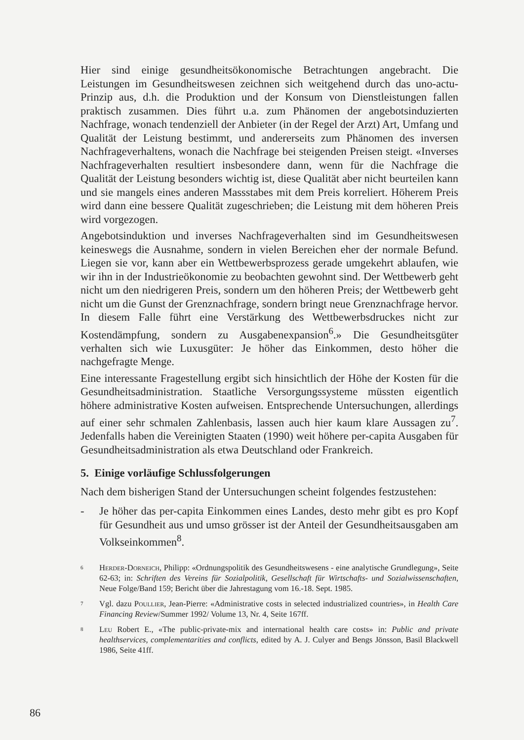Hier sind einige gesundheitsökonomische Betrachtungen angebracht. Die Leistungen im Gesundheitswesen zeichnen sich weitgehend durch das uno-actu-Prinzip aus, d.h. die Produktion und der Konsum von Dienstleistungen fallen praktisch zusammen. Dies führt u.a. zum Phänomen der angebotsinduzierten Nachfrage, wonach tendenziell der Anbieter (in der Regel der Arzt) Art, Umfang und Qualität der Leistung bestimmt, und andererseits zum Phänomen des inversen Nachfrageverhaltens, wonach die Nachfrage bei steigenden Preisen steigt. «Inverses Nachfrageverhalten resultiert insbesondere dann, wenn für die Nachfrage die Qualität der Leistung besonders wichtig ist, diese Qualität aber nicht beurteilen kann und sie mangels eines anderen Massstabes mit dem Preis korreliert. Höherem Preis wird dann eine bessere Qualität zugeschrieben; die Leistung mit dem höheren Preis wird vorgezogen.
Angebotsinduktion und inverses Nachfrageverhalten sind im Gesundheitswesen keineswegs die Ausnahme, sondern in vielen Bereichen eher der normale Befund. Liegen sie vor, kann aber ein Wettbewerbsprozess gerade umgekehrt ablaufen, wie wir ihn in der Industrieökonomie zu beobachten gewohnt sind. Der Wettbewerb geht nicht um den niedrigeren Preis, sondern um den höheren Preis; der Wettbewerb geht nicht um die Gunst der Grenznachfrage, sondern bringt neue Grenznachfrage hervor. In diesem Falle führt eine Verstärkung des Wettbewerbsdruckes nicht zur Kostendämpfung, sondern zu Ausgabenexpansion<sup>6</sup>.» Die Gesundheitsgüter verhalten sich wie Luxusgüter: Je höher das Einkommen, desto höher die nachgefragte Menge.
Eine interessante Fragestellung ergibt sich hinsichtlich der Höhe der Kosten für die Gesundheitsadministration. Staatliche Versorgungssysteme müssten eigentlich höhere administrative Kosten aufweisen. Entsprechende Untersuchungen, allerdings auf einer sehr schmalen Zahlenbasis, lassen auch hier kaum klare Aussagen zu<sup>7</sup>. Jedenfalls haben die Vereinigten Staaten (1990) weit höhere per-capita Ausgaben für Gesundheitsadministration als etwa Deutschland oder Frankreich.
5. Einige vorläufige Schlussfolgerungen
Nach dem bisherigen Stand der Untersuchungen scheint folgendes festzustehen:
- Je höher das per-capita Einkommen eines Landes, desto mehr gibt es pro Kopf für Gesundheit aus und umso grösser ist der Anteil der Gesundheitsausgaben am Volkseinkommen<sup>8</sup>.
<sup>6</sup> Herder-Dorneich, Philipp: «Ordnungspolitik des Gesundheitswesens - eine analytische Grundlegung», Seite 62-63; in: Schriften des Vereins für Sozialpolitik, Gesellschaft für Wirtschafts- und Sozialwissenschaften, Neue Folge/Band 159; Bericht über die Jahrestagung vom 16.-18. Sept. 1985.
<sup>7</sup> Vgl. dazu Poullier, Jean-Pierre: «Administrative costs in selected industrialized countries», in Health Care Financing Review/Summer 1992/ Volume 13, Nr. 4, Seite 167ff.
<sup>8</sup> Leu Robert E., «The public-private-mix and international health care costs» in: Public and private healthservices, complementarities and conflicts, edited by A. J. Culyer and Bengs Jönsson, Basil Blackwell 1986, Seite 41ff.
86